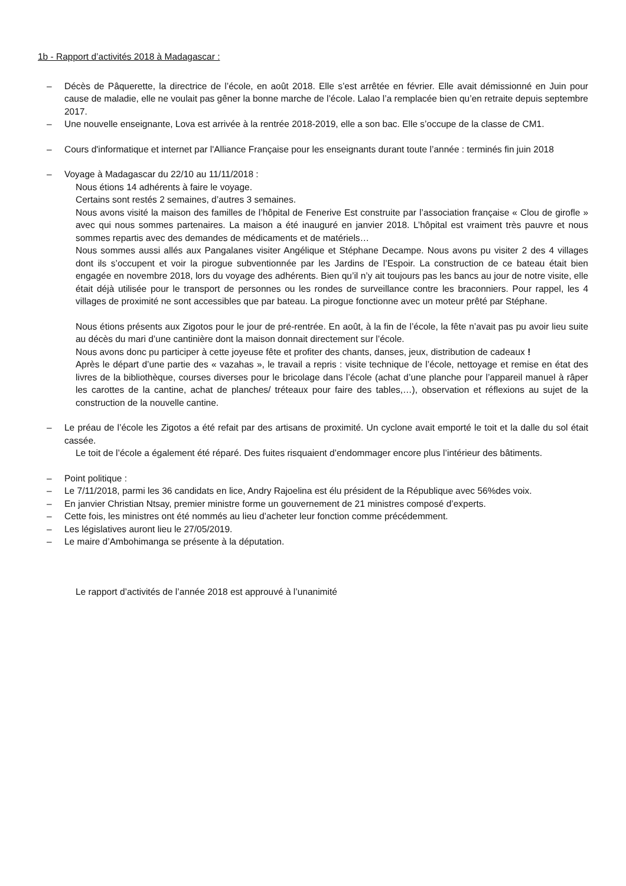1b - Rapport d’activités 2018 à Madagascar :
– Décès de Pâquerette, la directrice de l’école, en août 2018. Elle s’est arrêtée en février. Elle avait démissionné en Juin pour cause de maladie, elle ne voulait pas gêner la bonne marche de l’école. Lalao l’a remplacée bien qu’en retraite depuis septembre 2017.
– Une nouvelle enseignante, Lova est arrivée à la rentrée 2018-2019, elle a son bac. Elle s’occupe de la classe de CM1.
– Cours d'informatique et internet par l'Alliance Française pour les enseignants durant toute l’année : terminés fin juin 2018
– Voyage à Madagascar du 22/10 au 11/11/2018 :
Nous étions 14 adhérents à faire le voyage.
Certains sont restés 2 semaines, d’autres 3 semaines.
Nous avons visité la maison des familles de l’hôpital de Fenerive Est construite par l’association française « Clou de girofle » avec qui nous sommes partenaires. La maison a été inauguré en janvier 2018. L’hôpital est vraiment très pauvre et nous sommes repartis avec des demandes de médicaments et de matériels…
Nous sommes aussi allés aux Pangalanes visiter Angélique et Stéphane Decampe. Nous avons pu visiter 2 des 4 villages dont ils s’occupent et voir la pirogue subventionnée par les Jardins de l’Espoir. La construction de ce bateau était bien engagée en novembre 2018, lors du voyage des adhérents. Bien qu’il n’y ait toujours pas les bancs au jour de notre visite, elle était déjà utilisée pour le transport de personnes ou les rondes de surveillance contre les braconniers. Pour rappel, les 4 villages de proximité ne sont accessibles que par bateau. La pirogue fonctionne avec un moteur prêté par Stéphane.
Nous étions présents aux Zigotos pour le jour de pré-rentrée. En août, à la fin de l’école, la fête n’avait pas pu avoir lieu suite au décès du mari d’une cantinière dont la maison donnait directement sur l’école.
Nous avons donc pu participer à cette joyeuse fête et profiter des chants, danses, jeux, distribution de cadeaux !
Après le départ d’une partie des « vazahas », le travail a repris : visite technique de l’école, nettoyage et remise en état des livres de la bibliothèque, courses diverses pour le bricolage dans l’école (achat d’une planche pour l’appareil manuel à râper les carottes de la cantine, achat de planches/ tréteaux pour faire des tables,…), observation et réflexions au sujet de la construction de la nouvelle cantine.
– Le préau de l’école les Zigotos a été refait par des artisans de proximité. Un cyclone avait emporté le toit et la dalle du sol était cassée.
Le toit de l’école a également été réparé. Des fuites risquaient d’endommager encore plus l’intérieur des bâtiments.
– Point politique :
– Le 7/11/2018, parmi les 36 candidats en lice, Andry Rajoelina est élu président de la République avec 56%des voix.
– En janvier Christian Ntsay, premier ministre forme un gouvernement de 21 ministres composé d’experts.
– Cette fois, les ministres ont été nommés au lieu d’acheter leur fonction comme précédemment.
– Les législatives auront lieu le 27/05/2019.
– Le maire d’Ambohimanga se présente à la députation.
Le rapport d’activités de l’année 2018 est approuvé à l’unanimité